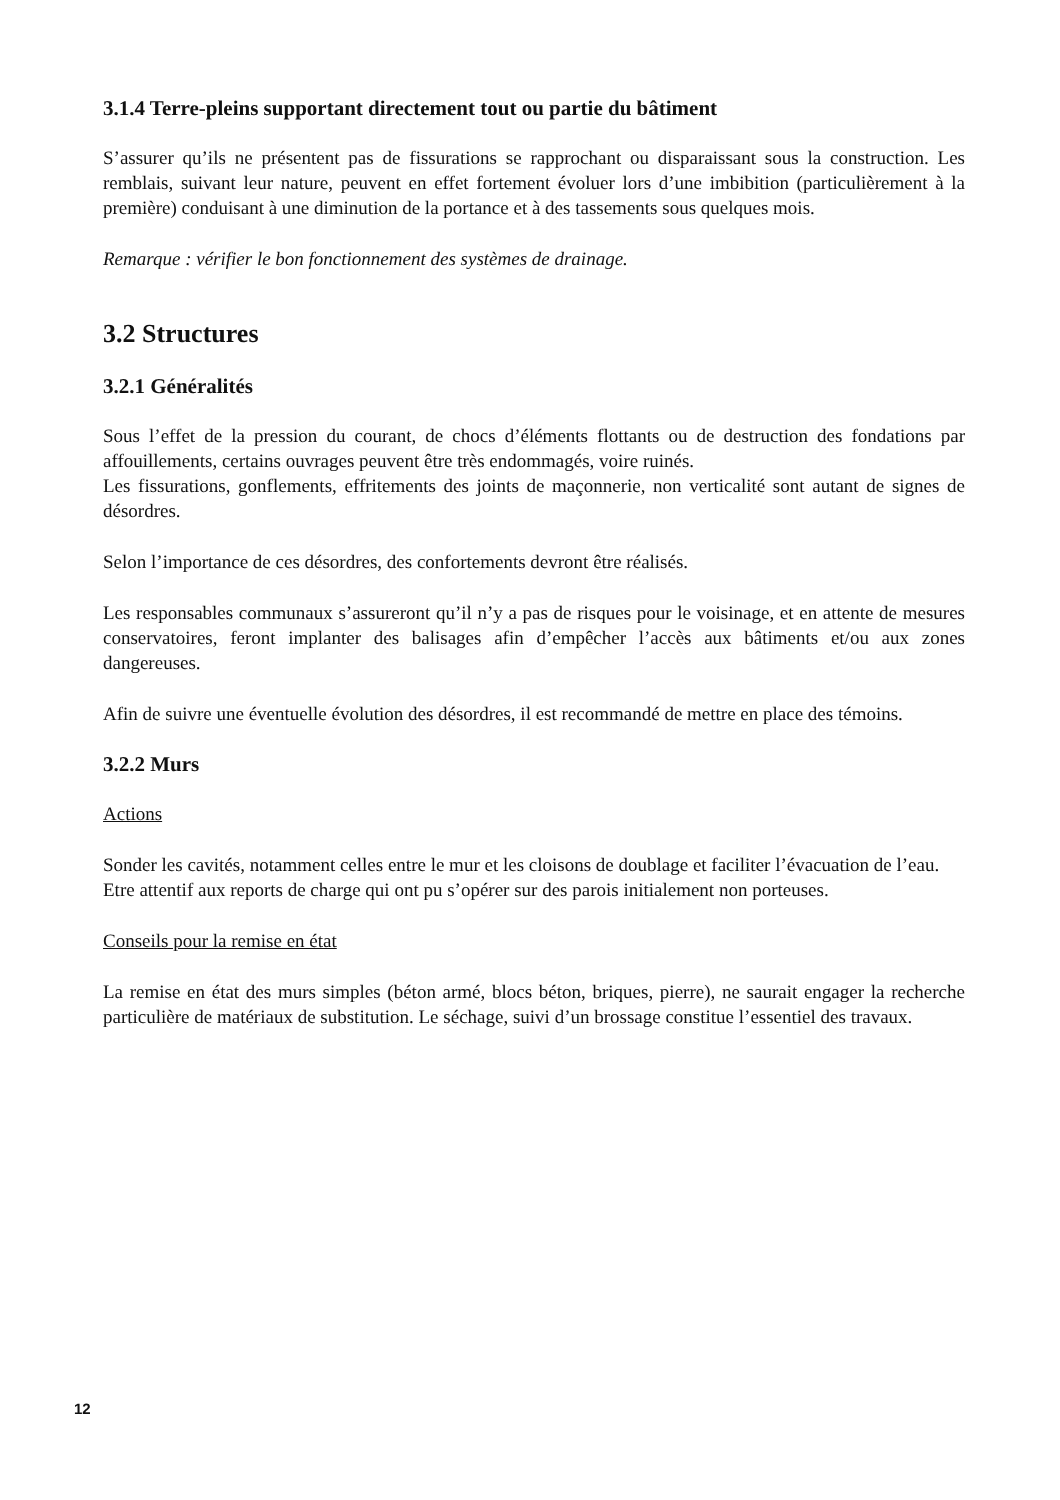3.1.4 Terre-pleins supportant directement tout ou partie du bâtiment
S’assurer qu’ils ne présentent pas de fissurations se rapprochant ou disparaissant sous la construction. Les remblais, suivant leur nature, peuvent en effet fortement évoluer lors d’une imbibition (particulièrement à la première) conduisant à une diminution de la portance et à des tassements sous quelques mois.
Remarque : vérifier le bon fonctionnement des systèmes de drainage.
3.2 Structures
3.2.1 Généralités
Sous l’effet de la pression du courant, de chocs d’éléments flottants ou de destruction des fondations par affouillements, certains ouvrages peuvent être très endommagés, voire ruinés.
Les fissurations, gonflements, effritements des joints de maçonnerie, non verticalité sont autant de signes de désordres.
Selon l’importance de ces désordres, des confortements devront être réalisés.
Les responsables communaux s’assureront qu’il n’y a pas de risques pour le voisinage, et en attente de mesures conservatoires, feront implanter des balisages afin d’empêcher l’accès aux bâtiments et/ou aux zones dangereuses.
Afin de suivre une éventuelle évolution des désordres, il est recommandé de mettre en place des témoins.
3.2.2 Murs
Actions
Sonder les cavités, notamment celles entre le mur et les cloisons de doublage et faciliter l’évacuation de l’eau.
Etre attentif aux reports de charge qui ont pu s’opérer sur des parois initialement non porteuses.
Conseils pour la remise en état
La remise en état des murs simples (béton armé, blocs béton, briques, pierre), ne saurait engager la recherche particulière de matériaux de substitution. Le séchage, suivi d’un brossage constitue l’essentiel des travaux.
12